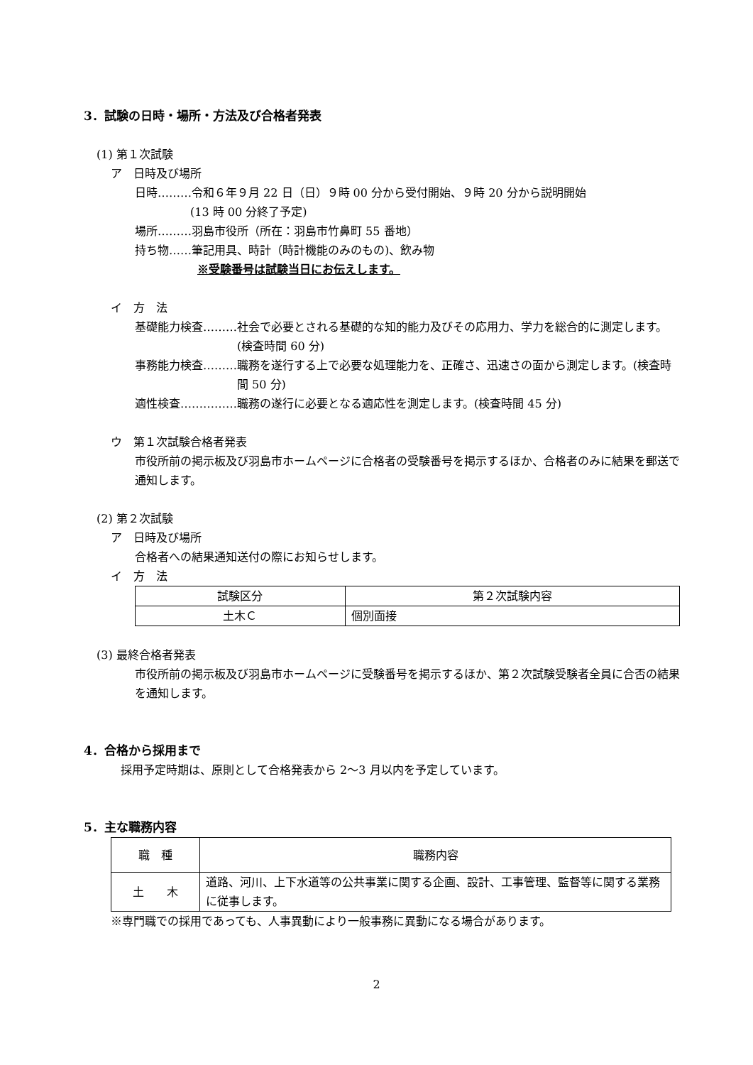3．試験の日時・場所・方法及び合格者発表
(1) 第１次試験
ア　日時及び場所
日時………令和６年９月 22 日（日）９時 00 分から受付開始、９時 20 分から説明開始
(13 時 00 分終了予定)
場所………羽島市役所（所在：羽島市竹鼻町 55 番地）
持ち物……筆記用具、時計（時計機能のみのもの)、飲み物
※受験番号は試験当日にお伝えします。
イ　方　法
基礎能力検査……… 社会で必要とされる基礎的な知的能力及びその応用力、学力を総合的に測定します。(検査時間 60 分)
事務能力検査……… 職務を遂行する上で必要な処理能力を、正確さ、迅速さの面から測定します。(検査時間 50 分)
適性検査…………… 職務の遂行に必要となる適応性を測定します。(検査時間 45 分)
ウ　第１次試験合格者発表
市役所前の掲示板及び羽島市ホームページに合格者の受験番号を掲示するほか、合格者のみに結果を郵送で通知します。
(2) 第２次試験
ア　日時及び場所
合格者への結果通知送付の際にお知らせします。
イ　方　法
| 試験区分 | 第２次試験内容 |
| --- | --- |
| 土木Ｃ | 個別面接 |
(3) 最終合格者発表
市役所前の掲示板及び羽島市ホームページに受験番号を掲示するほか、第２次試験受験者全員に合否の結果を通知します。
4．合格から採用まで
採用予定時期は、原則として合格発表から 2～3 月以内を予定しています。
5．主な職務内容
| 職 種 | 職務内容 |
| 土 木 | 道路、河川、上下水道等の公共事業に関する企画、設計、工事管理、監督等に関する業務に従事します。 |
※専門職での採用であっても、人事異動により一般事務に異動になる場合があります。
2